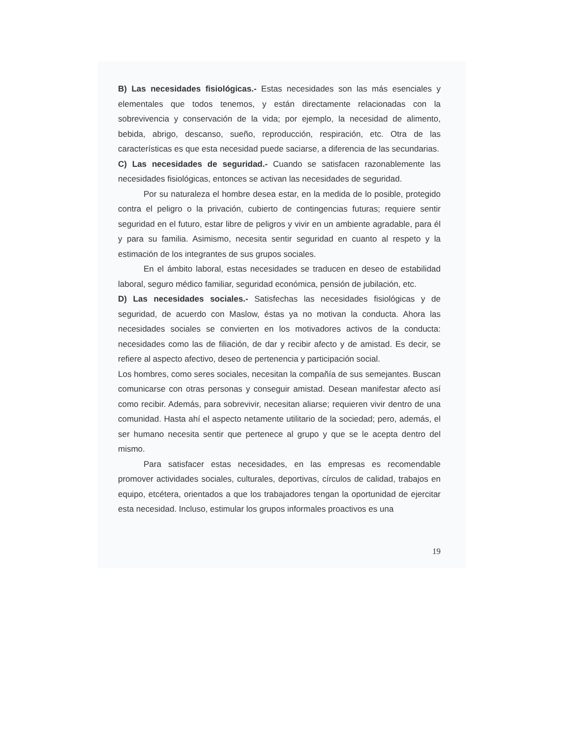B) Las necesidades fisiológicas.- Estas necesidades son las más esenciales y elementales que todos tenemos, y están directamente relacionadas con la sobrevivencia y conservación de la vida; por ejemplo, la necesidad de alimento, bebida, abrigo, descanso, sueño, reproducción, respiración, etc. Otra de las características es que esta necesidad puede saciarse, a diferencia de las secundarias.
C) Las necesidades de seguridad.- Cuando se satisfacen razonablemente las necesidades fisiológicas, entonces se activan las necesidades de seguridad.
Por su naturaleza el hombre desea estar, en la medida de lo posible, protegido contra el peligro o la privación, cubierto de contingencias futuras; requiere sentir seguridad en el futuro, estar libre de peligros y vivir en un ambiente agradable, para él y para su familia. Asimismo, necesita sentir seguridad en cuanto al respeto y la estimación de los integrantes de sus grupos sociales.
En el ámbito laboral, estas necesidades se traducen en deseo de estabilidad laboral, seguro médico familiar, seguridad económica, pensión de jubilación, etc.
D) Las necesidades sociales.- Satisfechas las necesidades fisiológicas y de seguridad, de acuerdo con Maslow, éstas ya no motivan la conducta. Ahora las necesidades sociales se convierten en los motivadores activos de la conducta: necesidades como las de filiación, de dar y recibir afecto y de amistad. Es decir, se refiere al aspecto afectivo, deseo de pertenencia y participación social.
Los hombres, como seres sociales, necesitan la compañía de sus semejantes. Buscan comunicarse con otras personas y conseguir amistad. Desean manifestar afecto así como recibir. Además, para sobrevivir, necesitan aliarse; requieren vivir dentro de una comunidad. Hasta ahí el aspecto netamente utilitario de la sociedad; pero, además, el ser humano necesita sentir que pertenece al grupo y que se le acepta dentro del mismo.
Para satisfacer estas necesidades, en las empresas es recomendable promover actividades sociales, culturales, deportivas, círculos de calidad, trabajos en equipo, etcétera, orientados a que los trabajadores tengan la oportunidad de ejercitar esta necesidad. Incluso, estimular los grupos informales proactivos es una
19